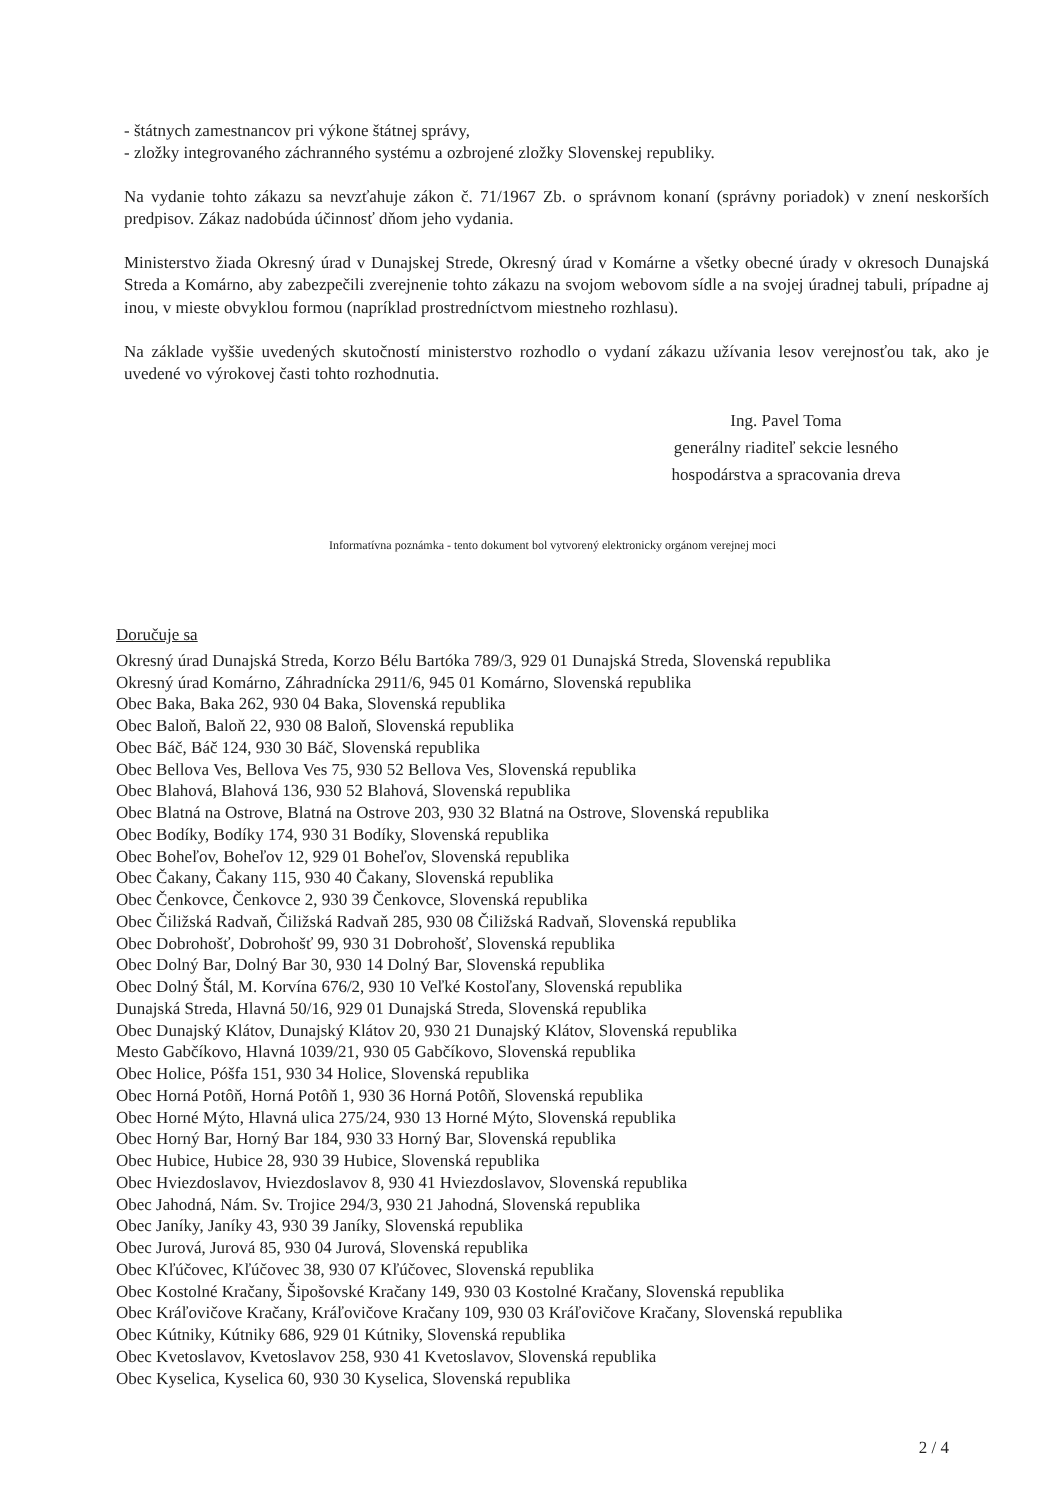- štátnych zamestnancov pri výkone štátnej správy,
- zložky integrovaného záchranného systému a ozbrojené zložky Slovenskej republiky.
Na vydanie tohto zákazu sa nevzťahuje zákon č. 71/1967 Zb. o správnom konaní (správny poriadok) v znení neskorších predpisov. Zákaz nadobúda účinnosť dňom jeho vydania.
Ministerstvo žiada Okresný úrad v Dunajskej Strede, Okresný úrad v Komárne a všetky obecné úrady v okresoch Dunajská Streda a Komárno, aby zabezpečili zverejnenie tohto zákazu na svojom webovom sídle a na svojej úradnej tabuli, prípadne aj inou, v mieste obvyklou formou (napríklad prostredníctvom miestneho rozhlasu).
Na základe vyššie uvedených skutočností ministerstvo rozhodlo o vydaní zákazu užívania lesov verejnosťou tak, ako je uvedené vo výrokovej časti tohto rozhodnutia.
Ing. Pavel Toma
generálny riaditeľ sekcie lesného
hospodárstva a spracovania dreva
Informatívna poznámka - tento dokument bol vytvorený elektronicky orgánom verejnej moci
Doručuje sa
Okresný úrad Dunajská Streda, Korzo Bélu Bartóka 789/3, 929 01 Dunajská Streda, Slovenská republika
Okresný úrad Komárno, Záhradnícka 2911/6, 945 01 Komárno, Slovenská republika
Obec Baka, Baka 262, 930 04 Baka, Slovenská republika
Obec Baloň, Baloň 22, 930 08 Baloň, Slovenská republika
Obec Báč, Báč 124, 930 30 Báč, Slovenská republika
Obec Bellova Ves, Bellova Ves 75, 930 52 Bellova Ves, Slovenská republika
Obec Blahová, Blahová 136, 930 52 Blahová, Slovenská republika
Obec Blatná na Ostrove, Blatná na Ostrove 203, 930 32 Blatná na Ostrove, Slovenská republika
Obec Bodíky, Bodíky 174, 930 31 Bodíky, Slovenská republika
Obec Boheľov, Boheľov 12, 929 01 Boheľov, Slovenská republika
Obec Čakany, Čakany 115, 930 40 Čakany, Slovenská republika
Obec Čenkovce, Čenkovce 2, 930 39 Čenkovce, Slovenská republika
Obec Čiližská Radvaň, Čiližská Radvaň 285, 930 08 Čiližská Radvaň, Slovenská republika
Obec Dobrohošť, Dobrohošť 99, 930 31 Dobrohošť, Slovenská republika
Obec Dolný Bar, Dolný Bar 30, 930 14 Dolný Bar, Slovenská republika
Obec Dolný Štál, M. Korvína 676/2, 930 10 Veľké Kostoľany, Slovenská republika
Dunajská Streda, Hlavná 50/16, 929 01 Dunajská Streda, Slovenská republika
Obec Dunajský Klátov, Dunajský Klátov 20, 930 21 Dunajský Klátov, Slovenská republika
Mesto Gabčíkovo, Hlavná 1039/21, 930 05 Gabčíkovo, Slovenská republika
Obec Holice, Póšfa 151, 930 34 Holice, Slovenská republika
Obec Horná Potôň, Horná Potôň 1, 930 36 Horná Potôň, Slovenská republika
Obec Horné Mýto, Hlavná ulica 275/24, 930 13 Horné Mýto, Slovenská republika
Obec Horný Bar, Horný Bar 184, 930 33 Horný Bar, Slovenská republika
Obec Hubice, Hubice 28, 930 39 Hubice, Slovenská republika
Obec Hviezdoslavov, Hviezdoslavov 8, 930 41 Hviezdoslavov, Slovenská republika
Obec Jahodná, Nám. Sv. Trojice 294/3, 930 21 Jahodná, Slovenská republika
Obec Janíky, Janíky 43, 930 39 Janíky, Slovenská republika
Obec Jurová, Jurová 85, 930 04 Jurová, Slovenská republika
Obec Kľúčovec, Kľúčovec 38, 930 07 Kľúčovec, Slovenská republika
Obec Kostolné Kračany, Šipošovské Kračany 149, 930 03 Kostolné Kračany, Slovenská republika
Obec Kráľovičove Kračany, Kráľovičove Kračany 109, 930 03 Kráľovičove Kračany, Slovenská republika
Obec Kútniky, Kútniky 686, 929 01 Kútniky, Slovenská republika
Obec Kvetoslavov, Kvetoslavov 258, 930 41 Kvetoslavov, Slovenská republika
Obec Kyselica, Kyselica 60, 930 30 Kyselica, Slovenská republika
2 / 4